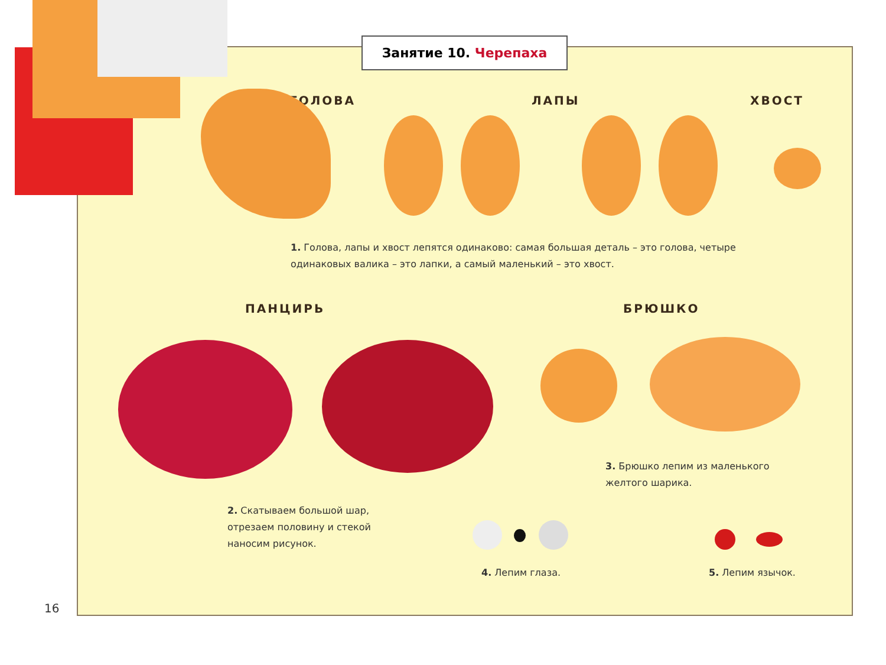Занятие 10. Черепаха
ГОЛОВА ЛАПЫ ХВОСТ
1. Голова, лапы и хвост лепятся одинаково: самая большая деталь – это голова, четыре одинаковых валика – это лапки, а самый маленький – это хвост.
ПАНЦИРЬ БРЮШКО
3. Брюшко лепим из маленького желтого шарика.
2. Скатываем большой шар, отрезаем половину и стекой наносим рисунок.
4. Лепим глаза. 5. Лепим язычок.
16